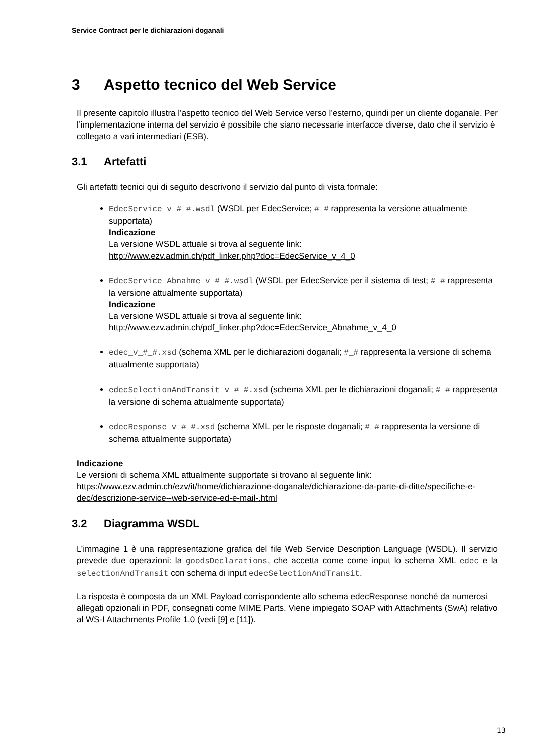Service Contract per le dichiarazioni doganali
3 Aspetto tecnico del Web Service
Il presente capitolo illustra l’aspetto tecnico del Web Service verso l’esterno, quindi per un cliente doganale. Per l’implementazione interna del servizio è possibile che siano necessarie interfacce diverse, dato che il servizio è collegato a vari intermediari (ESB).
3.1 Artefatti
Gli artefatti tecnici qui di seguito descrivono il servizio dal punto di vista formale:
EdecService_v_#_#.wsdl (WSDL per EdecService; #_# rappresenta la versione attualmente supportata)
Indicazione
La versione WSDL attuale si trova al seguente link:
http://www.ezv.admin.ch/pdf_linker.php?doc=EdecService_v_4_0
EdecService_Abnahme_v_#_#.wsdl (WSDL per EdecService per il sistema di test; #_# rappresenta la versione attualmente supportata)
Indicazione
La versione WSDL attuale si trova al seguente link:
http://www.ezv.admin.ch/pdf_linker.php?doc=EdecService_Abnahme_v_4_0
edec_v_#_#.xsd (schema XML per le dichiarazioni doganali; #_# rappresenta la versione di schema attualmente supportata)
edecSelectionAndTransit_v_#_#.xsd (schema XML per le dichiarazioni doganali; #_# rappresenta la versione di schema attualmente supportata)
edecResponse_v_#_#.xsd (schema XML per le risposte doganali; #_# rappresenta la versione di schema attualmente supportata)
Indicazione
Le versioni di schema XML attualmente supportate si trovano al seguente link:
https://www.ezv.admin.ch/ezv/it/home/dichiarazione-doganale/dichiarazione-da-parte-di-ditte/specifiche-e-dec/descrizione-service--web-service-ed-e-mail-.html
3.2 Diagramma WSDL
L’immagine 1 è una rappresentazione grafica del file Web Service Description Language (WSDL). Il servizio prevede due operazioni: la goodsDeclarations, che accetta come come input lo schema XML edec e la selectionAndTransit con schema di input edecSelectionAndTransit.
La risposta è composta da un XML Payload corrispondente allo schema edecResponse nonché da numerosi allegati opzionali in PDF, consegnati come MIME Parts. Viene impiegato SOAP with Attachments (SwA) relativo al WS-I Attachments Profile 1.0 (vedi [9] e [11]).
13